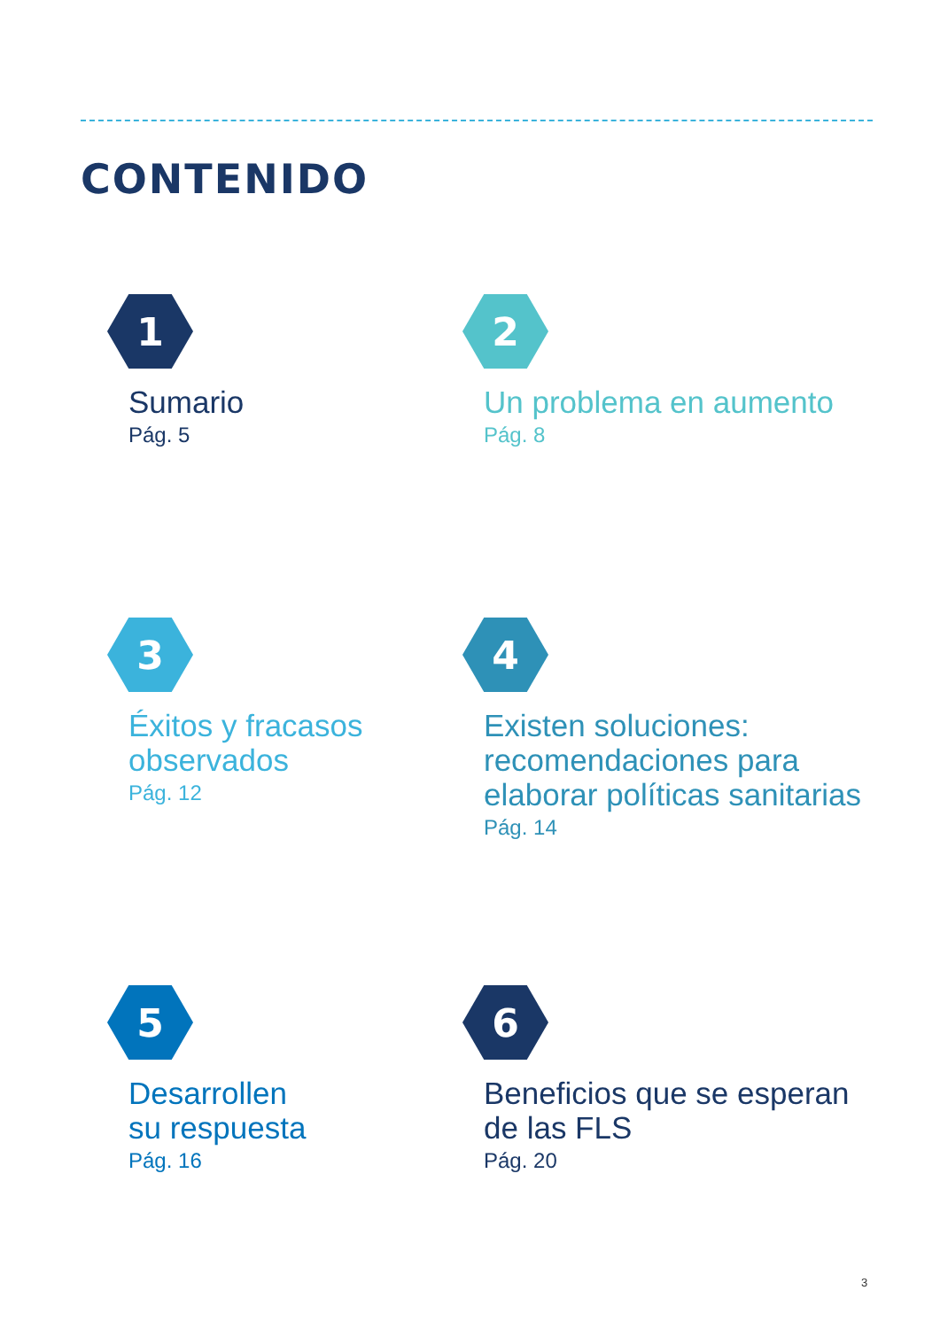CONTENIDO
1
Sumario
Pág. 5
2
Un problema en aumento
Pág. 8
3
Éxitos y fracasos
observados
Pág. 12
4
Existen soluciones:
recomendaciones para
elaborar políticas sanitarias
Pág. 14
5
Desarrollen
su respuesta
Pág. 16
6
Beneficios que se esperan
de las FLS
Pág. 20
3